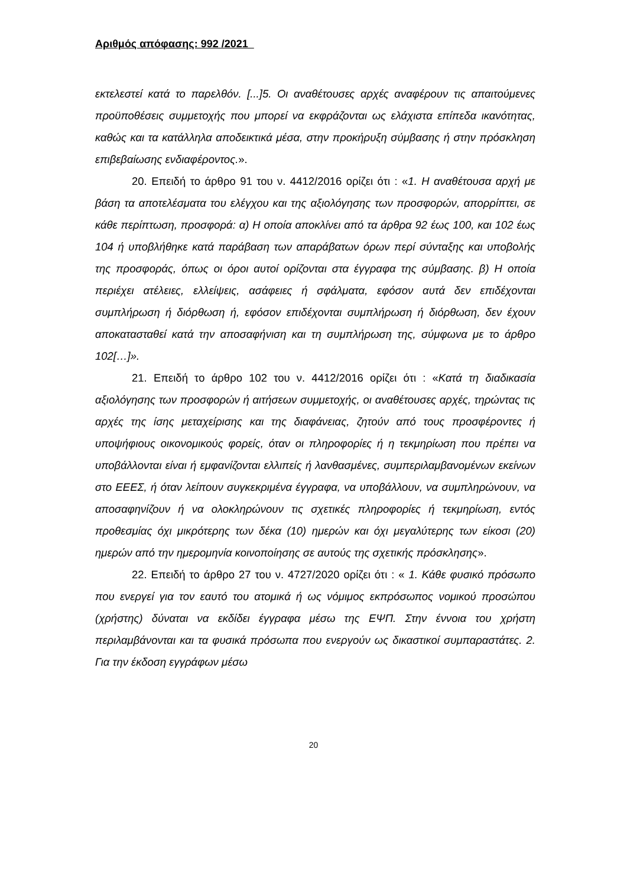Αριθμός απόφασης: 992 /2021
εκτελεστεί κατά το παρελθόν. [...]5. Οι αναθέτουσες αρχές αναφέρουν τις απαιτούμενες προϋποθέσεις συμμετοχής που μπορεί να εκφράζονται ως ελάχιστα επίπεδα ικανότητας, καθώς και τα κατάλληλα αποδεικτικά μέσα, στην προκήρυξη σύμβασης ή στην πρόσκληση επιβεβαίωσης ενδιαφέροντος.».
20. Επειδή το άρθρο 91 του ν. 4412/2016 ορίζει ότι : «1. Η αναθέτουσα αρχή με βάση τα αποτελέσματα του ελέγχου και της αξιολόγησης των προσφορών, απορρίπτει, σε κάθε περίπτωση, προσφορά: α) Η οποία αποκλίνει από τα άρθρα 92 έως 100, και 102 έως 104 ή υποβλήθηκε κατά παράβαση των απαράβατων όρων περί σύνταξης και υποβολής της προσφοράς, όπως οι όροι αυτοί ορίζονται στα έγγραφα της σύμβασης. β) Η οποία περιέχει ατέλειες, ελλείψεις, ασάφειες ή σφάλματα, εφόσον αυτά δεν επιδέχονται συμπλήρωση ή διόρθωση ή, εφόσον επιδέχονται συμπλήρωση ή διόρθωση, δεν έχουν αποκατασταθεί κατά την αποσαφήνιση και τη συμπλήρωση της, σύμφωνα με το άρθρο 102[…]».
21. Επειδή το άρθρο 102 του ν. 4412/2016 ορίζει ότι : «Κατά τη διαδικασία αξιολόγησης των προσφορών ή αιτήσεων συμμετοχής, οι αναθέτουσες αρχές, τηρώντας τις αρχές της ίσης μεταχείρισης και της διαφάνειας, ζητούν από τους προσφέροντες ή υποψήφιους οικονομικούς φορείς, όταν οι πληροφορίες ή η τεκμηρίωση που πρέπει να υποβάλλονται είναι ή εμφανίζονται ελλιπείς ή λανθασμένες, συμπεριλαμβανομένων εκείνων στο ΕΕΕΣ, ή όταν λείπουν συγκεκριμένα έγγραφα, να υποβάλλουν, να συμπληρώνουν, να αποσαφηνίζουν ή να ολοκληρώνουν τις σχετικές πληροφορίες ή τεκμηρίωση, εντός προθεσμίας όχι μικρότερης των δέκα (10) ημερών και όχι μεγαλύτερης των είκοσι (20) ημερών από την ημερομηνία κοινοποίησης σε αυτούς της σχετικής πρόσκλησης».
22. Επειδή το άρθρο 27 του ν. 4727/2020 ορίζει ότι : « 1. Κάθε φυσικό πρόσωπο που ενεργεί για τον εαυτό του ατομικά ή ως νόμιμος εκπρόσωπος νομικού προσώπου (χρήστης) δύναται να εκδίδει έγγραφα μέσω της ΕΨΠ. Στην έννοια του χρήστη περιλαμβάνονται και τα φυσικά πρόσωπα που ενεργούν ως δικαστικοί συμπαραστάτες. 2. Για την έκδοση εγγράφων μέσω
20